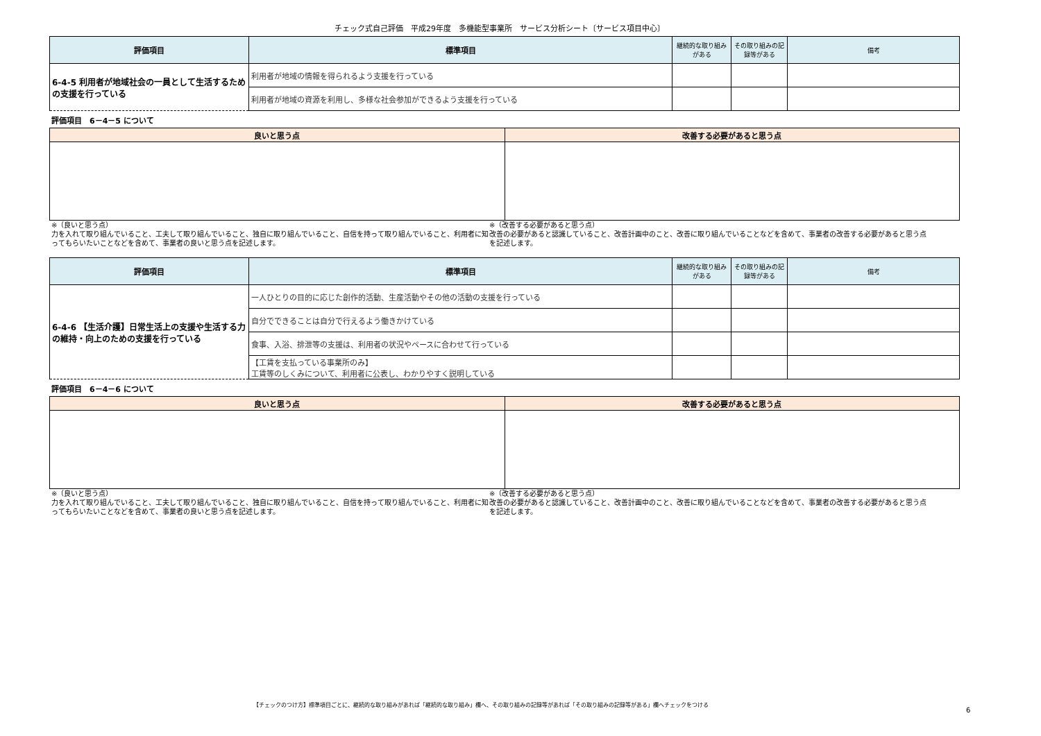チェック式自己評価　平成29年度　多機能型事業所　サービス分析シート〔サービス項目中心〕
| 評価項目 | 標準項目 | 継続的な取り組みがある | その取り組みの記録等がある | 備考 |
| --- | --- | --- | --- | --- |
| 6-4-5 利用者が地域社会の一員として生活するための支援を行っている | 利用者が地域の情報を得られるよう支援を行っている | | | |
| | 利用者が地域の資源を利用し、多様な社会参加ができるよう支援を行っている | | | |
評価項目　6－4－5 について
| 良いと思う点 | 改善する必要があると思う点 |
| --- | --- |
※（良いと思う点）
力を入れて取り組んでいること、工夫して取り組んでいること、独自に取り組んでいること、自信を持って取り組んでいること、利用者に知ってもらいたいことなどを含めて、事業者の良いと思う点を記述します。
※（改善する必要があると思う点）
改善の必要があると認識していること、改善計画中のこと、改善に取り組んでいることなどを含めて、事業者の改善する必要があると思う点を記述します。
| 評価項目 | 標準項目 | 継続的な取り組みがある | その取り組みの記録等がある | 備考 |
| --- | --- | --- | --- | --- |
| 6-4-6 【生活介護】日常生活上の支援や生活する力の維持・向上のための支援を行っている | 一人ひとりの目的に応じた創作的活動、生産活動やその他の活動の支援を行っている | | | |
| | 自分でできることは自分で行えるよう働きかけている | | | |
| | 食事、入浴、排泄等の支援は、利用者の状況やペースに合わせて行っている | | | |
| | 【工賃を支払っている事業所のみ】 工賃等のしくみについて、利用者に公表し、わかりやすく説明している | | | |
評価項目　6－4－6 について
| 良いと思う点 | 改善する必要があると思う点 |
| --- | --- |
※（良いと思う点）
力を入れて取り組んでいること、工夫して取り組んでいること、独自に取り組んでいること、自信を持って取り組んでいること、利用者に知ってもらいたいことなどを含めて、事業者の良いと思う点を記述します。
※（改善する必要があると思う点）
改善の必要があると認識していること、改善計画中のこと、改善に取り組んでいることなどを含めて、事業者の改善する必要があると思う点を記述します。
【チェックのつけ方】標準項目ごとに、継続的な取り組みがあれば「継続的な取り組み」欄へ、その取り組みの記録等があれば「その取り組みの記録等がある」欄へチェックをつける
6